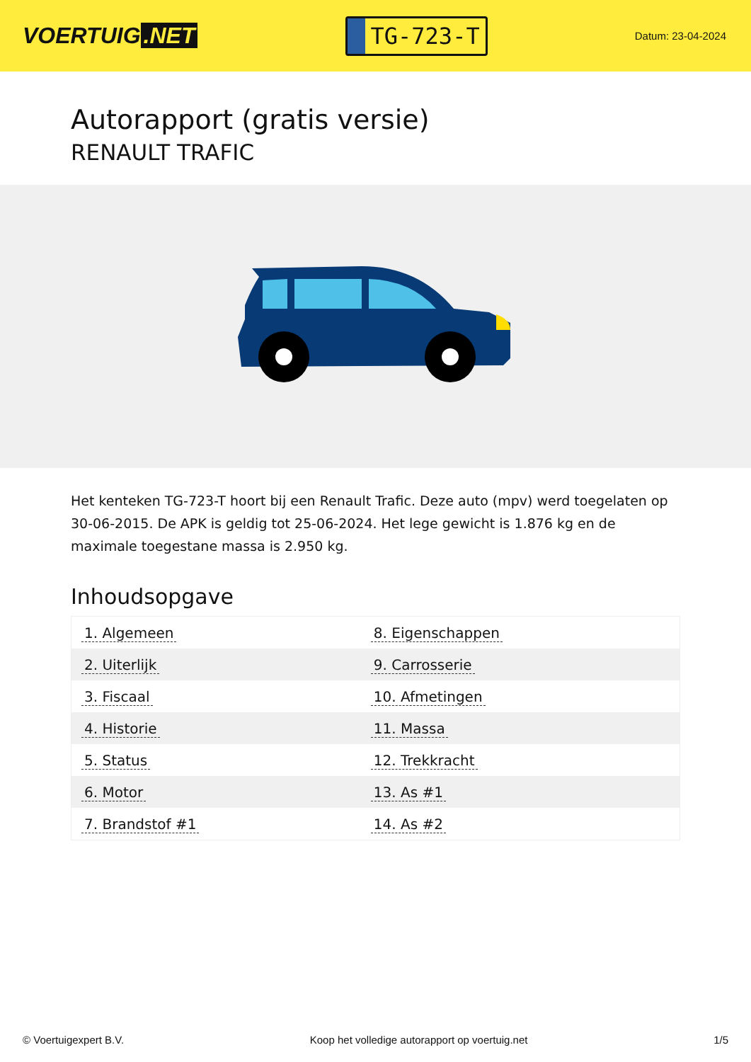VOERTUIG.NET
TG-723-T
Datum: 23-04-2024
Autorapport (gratis versie)
RENAULT TRAFIC
Het kenteken TG-723-T hoort bij een Renault Trafic. Deze auto (mpv) werd toegelaten op 30-06-2015. De APK is geldig tot 25-06-2024. Het lege gewicht is 1.876 kg en de maximale toegestane massa is 2.950 kg.
Inhoudsopgave
| 1. Algemeen | 8. Eigenschappen |
| 2. Uiterlijk | 9. Carrosserie |
| 3. Fiscaal | 10. Afmetingen |
| 4. Historie | 11. Massa |
| 5. Status | 12. Trekkracht |
| 6. Motor | 13. As #1 |
| 7. Brandstof #1 | 14. As #2 |
© Voertuigexpert B.V. Koop het volledige autorapport op voertuig.net 1/5